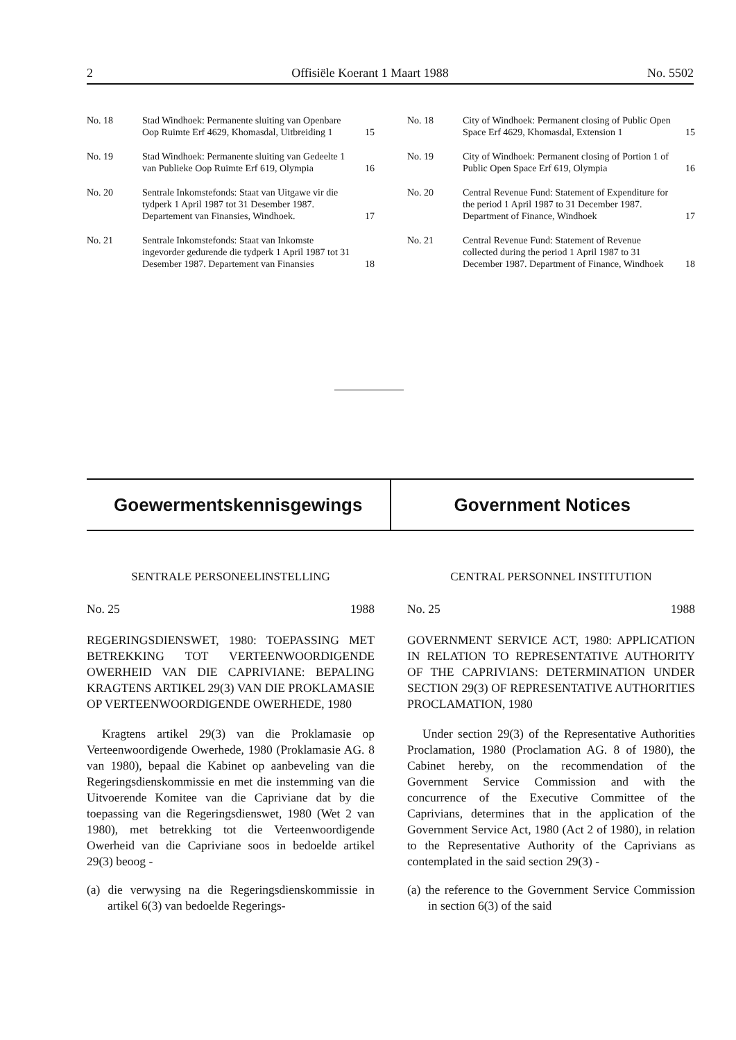2 Offisiële Koerant 1 Maart 1988 No. 5502
No. 18 Stad Windhoek: Permanente sluiting van Openbare Oop Ruimte Erf 4629, Khomasdal, Uitbreiding 1 15
No. 19 Stad Windhoek: Permanente sluiting van Gedeelte 1 van Publieke Oop Ruimte Erf 619, Olympia 16
No. 20 Sentrale Inkomstefonds: Staat van Uitgawe vir die tydperk 1 April 1987 tot 31 Desember 1987. Departement van Finansies, Windhoek. 17
No. 21 Sentrale Inkomstefonds: Staat van Inkomste ingevorder gedurende die tydperk 1 April 1987 tot 31 Desember 1987. Departement van Finansies 18
No. 18 City of Windhoek: Permanent closing of Public Open Space Erf 4629, Khomasdal, Extension 1 15
No. 19 City of Windhoek: Permanent closing of Portion 1 of Public Open Space Erf 619, Olympia 16
No. 20 Central Revenue Fund: Statement of Expenditure for the period 1 April 1987 to 31 December 1987. Department of Finance, Windhoek 17
No. 21 Central Revenue Fund: Statement of Revenue collected during the period 1 April 1987 to 31 December 1987. Department of Finance, Windhoek 18
Goewermentskennisgewings Government Notices
SENTRALE PERSONEELINSTELLING
No. 25 1988
REGERINGSDIENSWET, 1980: TOEPASSING MET BETREKKING TOT VERTEENWOORDIGENDE OWERHEID VAN DIE CAPRIVIANE: BEPALING KRAGTENS ARTIKEL 29(3) VAN DIE PROKLAMASIE OP VERTEENWOORDIGENDE OWERHEDE, 1980
Kragtens artikel 29(3) van die Proklamasie op Verteenwoordigende Owerhede, 1980 (Proklamasie AG. 8 van 1980), bepaal die Kabinet op aanbeveling van die Regeringsdienskommissie en met die instemming van die Uitvoerende Komitee van die Capriviane dat by die toepassing van die Regeringsdienswet, 1980 (Wet 2 van 1980), met betrekking tot die Verteenwoordigende Owerheid van die Capriviane soos in bedoelde artikel 29(3) beoog -
(a) die verwysing na die Regeringsdienskommissie in artikel 6(3) van bedoelde Regerings-
CENTRAL PERSONNEL INSTITUTION
No. 25 1988
GOVERNMENT SERVICE ACT, 1980: APPLICATION IN RELATION TO REPRESENTATIVE AUTHORITY OF THE CAPRIVIANS: DETERMINATION UNDER SECTION 29(3) OF REPRESENTATIVE AUTHORITIES PROCLAMATION, 1980
Under section 29(3) of the Representative Authorities Proclamation, 1980 (Proclamation AG. 8 of 1980), the Cabinet hereby, on the recommendation of the Government Service Commission and with the concurrence of the Executive Committee of the Caprivians, determines that in the application of the Government Service Act, 1980 (Act 2 of 1980), in relation to the Representative Authority of the Caprivians as contemplated in the said section 29(3) -
(a) the reference to the Government Service Commission in section 6(3) of the said